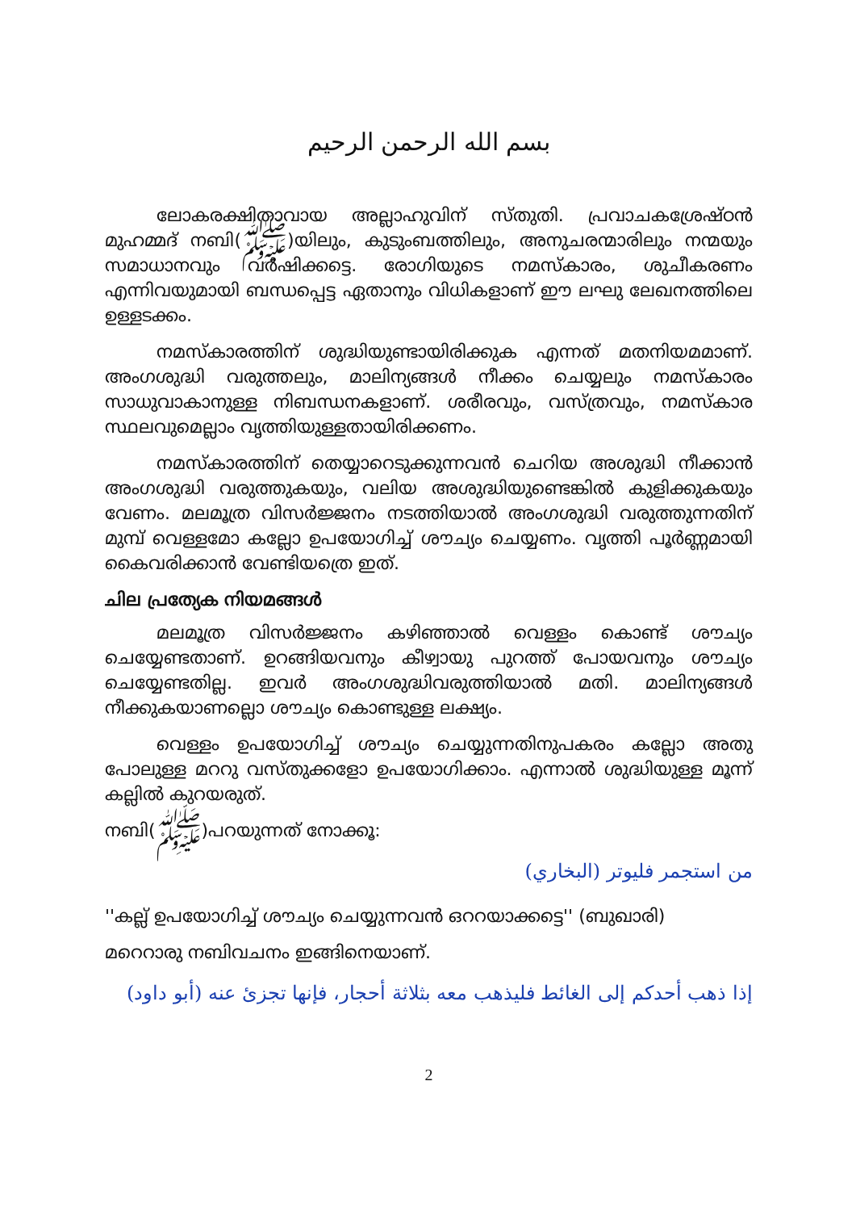بسم الله الرحمن الرحيم
ലോകരക്ഷിതാവായ അല്ലാഹുവിന് സ്തുതി. പ്രവാചകശ്രേഷ്ഠൻ മുഹമ്മദ് നബി(ﷺ)യിലും, കുടുംബത്തിലും, അനുചരന്മാരിലും നന്മയും സമാധാനവും വർഷിക്കട്ടെ. രോഗിയുടെ നമസ്കാരം, ശുചീകരണം എന്നിവയുമായി ബന്ധപ്പെട്ട ഏതാനും വിധികളാണ് ഈ ലഘു ലേഖനത്തിലെ ഉള്ളടക്കം.
നമസ്കാരത്തിന് ശുദ്ധിയുണ്ടായിരിക്കുക എന്നത് മതനിയമമാണ്. അംഗശുദ്ധി വരുത്തലും, മാലിന്യങ്ങൾ നീക്കം ചെയ്യലും നമസ്കാരം സാധുവാകാനുള്ള നിബന്ധനകളാണ്. ശരീരവും, വസ്ത്രവും, നമസ്കാര സ്ഥലവുമെല്ലാം വൃത്തിയുള്ളതായിരിക്കണം.
നമസ്കാരത്തിന് തെയ്യാറെടുക്കുന്നവൻ ചെറിയ അശുദ്ധി നീക്കാൻ അംഗശുദ്ധി വരുത്തുകയും, വലിയ അശുദ്ധിയുണ്ടെങ്കിൽ കുളിക്കുകയും വേണം. മലമൂത്ര വിസർജ്ജനം നടത്തിയാൽ അംഗശുദ്ധി വരുത്തുന്നതിന് മുമ്പ് വെള്ളമോ കല്ലോ ഉപയോഗിച്ച് ശൗച്യം ചെയ്യണം. വൃത്തി പൂർണ്ണമായി കൈവരിക്കാൻ വേണ്ടിയത്രെ ഇത്.
ചില പ്രത്യേക നിയമങ്ങൾ
മലമൂത്ര വിസർജ്ജനം കഴിഞ്ഞാൽ വെള്ളം കൊണ്ട് ശൗച്യം ചെയ്യേണ്ടതാണ്. ഉറങ്ങിയവനും കീഴ്വായു പുറത്ത് പോയവനും ശൗച്യം ചെയ്യേണ്ടതില്ല. ഇവർ അംഗശുദ്ധിവരുത്തിയാൽ മതി. മാലിന്യങ്ങൾ നീക്കുകയാണല്ലൊ ശൗച്യം കൊണ്ടുള്ള ലക്ഷ്യം.
വെള്ളം ഉപയോഗിച്ച് ശൗച്യം ചെയ്യുന്നതിനുപകരം കല്ലോ അതു പോലുള്ള മററു വസ്തുക്കളോ ഉപയോഗിക്കാം. എന്നാൽ ശുദ്ധിയുള്ള മൂന്ന് കല്ലിൽ കുറയരുത്.
നബി(ﷺ)പറയുന്നത് നോക്കൂ:
من استجمر فليوتر (البخاري)
''കല്ല് ഉപയോഗിച്ച് ശൗച്യം ചെയ്യുന്നവൻ ഒററയാക്കട്ടെ'' (ബുഖാരി)
മറെറാരു നബിവചനം ഇങ്ങിനെയാണ്.
إذا ذهب أحدكم إلى الغائط فليذهب معه بثلاثة أحجار، فإنها تجزئ عنه (أبو داود)
2